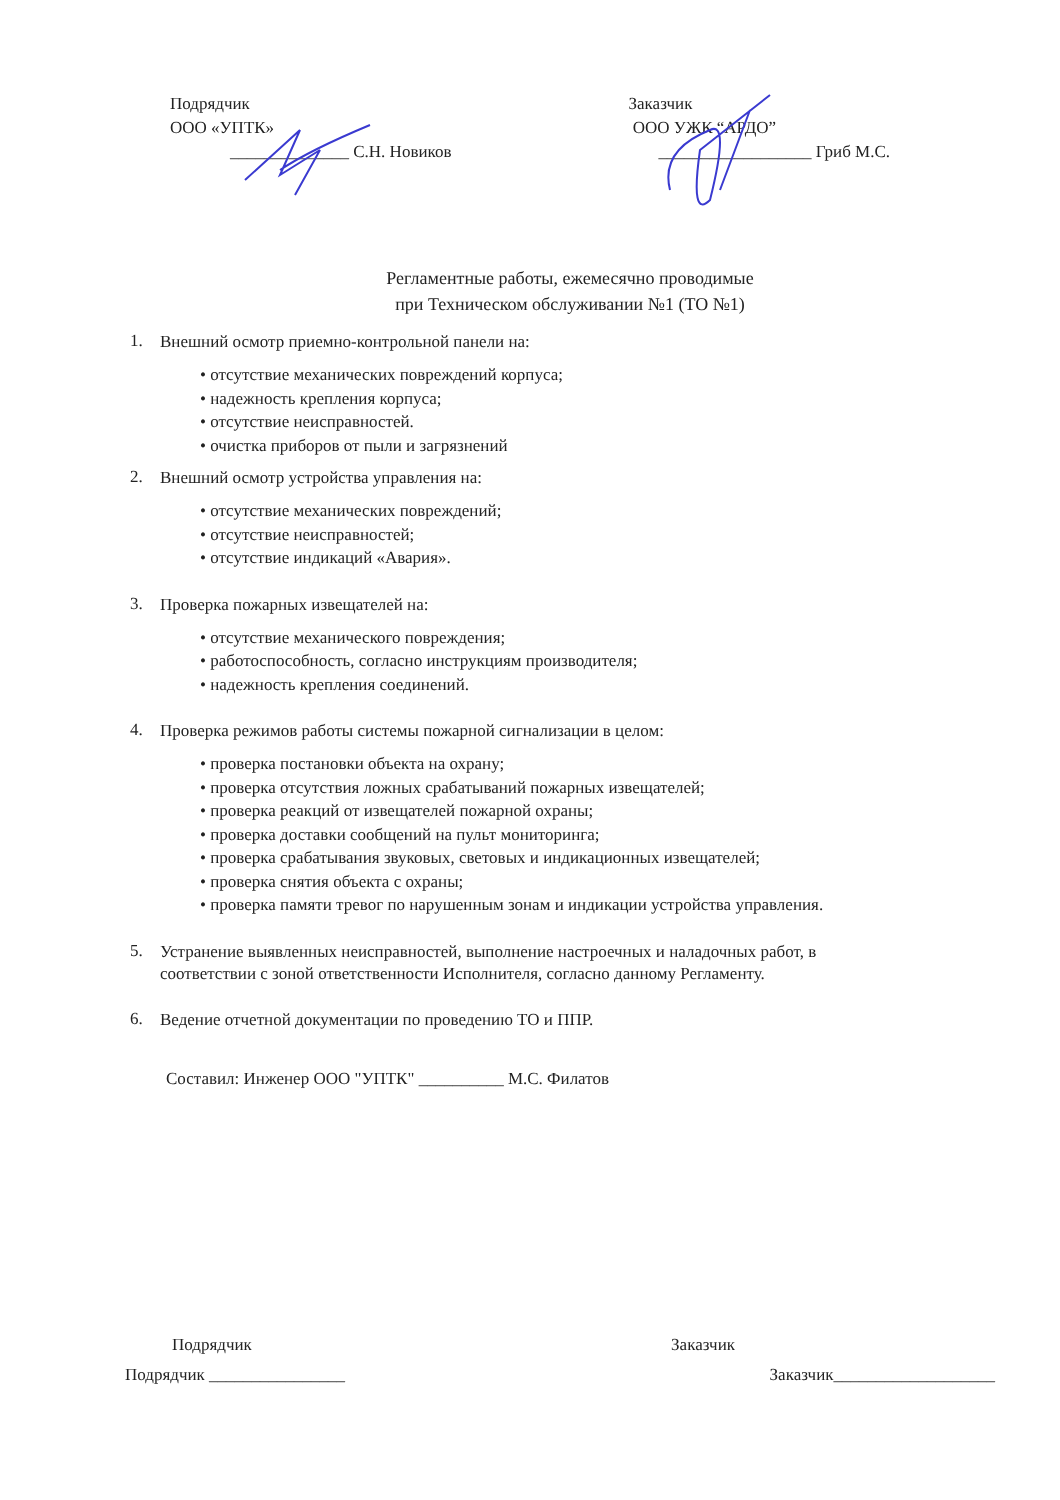Подрядчик
ООО «УПТК»
______________ С.Н. Новиков
Заказчик
ООО УЖК “АРДО”
__________________ Гриб М.С.
Регламентные работы, ежемесячно проводимые
при Техническом обслуживании №1 (ТО №1)
1.
Внешний осмотр приемно-контрольной панели на:
• отсутствие механических повреждений корпуса;
• надежность крепления корпуса;
• отсутствие неисправностей.
• очистка приборов от пыли и загрязнений
2.
Внешний осмотр устройства управления на:
• отсутствие механических повреждений;
• отсутствие неисправностей;
• отсутствие индикаций «Авария».
3.
Проверка пожарных извещателей на:
• отсутствие механического повреждения;
• работоспособность, согласно инструкциям производителя;
• надежность крепления соединений.
4.
Проверка режимов работы системы пожарной сигнализации в целом:
• проверка постановки объекта на охрану;
• проверка отсутствия ложных срабатываний пожарных извещателей;
• проверка реакций от извещателей пожарной охраны;
• проверка доставки сообщений на пульт мониторинга;
• проверка срабатывания звуковых, световых и индикационных извещателей;
• проверка снятия объекта с охраны;
• проверка памяти тревог по нарушенным зонам и индикации устройства управления.
5.
Устранение выявленных неисправностей, выполнение настроечных и наладочных работ, в соответствии с зоной ответственности Исполнителя, согласно данному Регламенту.
6.
Ведение отчетной документации по проведению ТО и ППР.
Составил: Инженер ООО "УПТК" __________ М.С. Филатов
Подрядчик Заказчик
Подрядчик ________________ Заказчик___________________